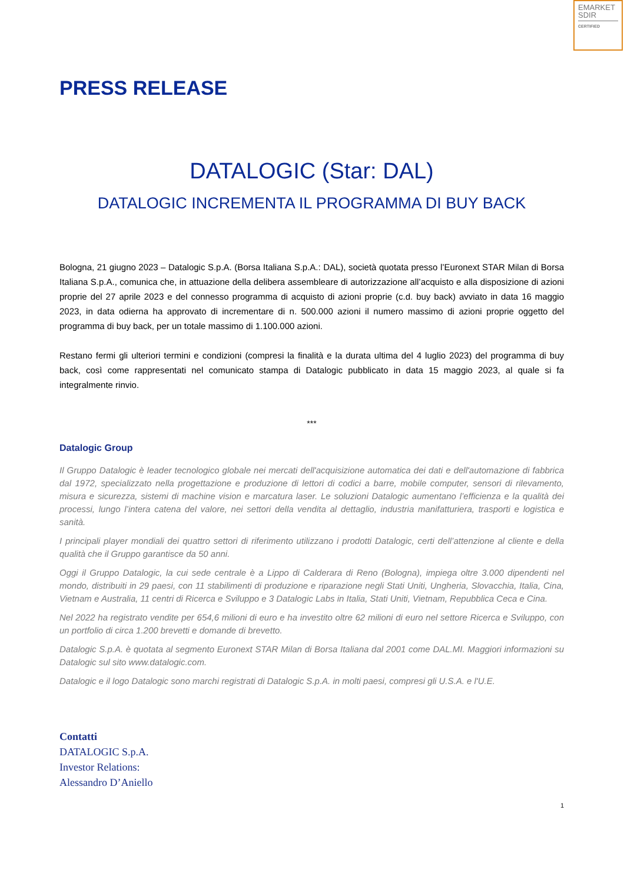EMARKET
SDIR
CERTIFIED
PRESS RELEASE
DATALOGIC (Star: DAL)
DATALOGIC INCREMENTA IL PROGRAMMA DI BUY BACK
Bologna, 21 giugno 2023 – Datalogic S.p.A. (Borsa Italiana S.p.A.: DAL), società quotata presso l’Euronext STAR Milan di Borsa Italiana S.p.A., comunica che, in attuazione della delibera assembleare di autorizzazione all’acquisto e alla disposizione di azioni proprie del 27 aprile 2023 e del connesso programma di acquisto di azioni proprie (c.d. buy back) avviato in data 16 maggio 2023, in data odierna ha approvato di incrementare di n. 500.000 azioni il numero massimo di azioni proprie oggetto del programma di buy back, per un totale massimo di 1.100.000 azioni.
Restano fermi gli ulteriori termini e condizioni (compresi la finalità e la durata ultima del 4 luglio 2023) del programma di buy back, così come rappresentati nel comunicato stampa di Datalogic pubblicato in data 15 maggio 2023, al quale si fa integralmente rinvio.
***
Datalogic Group
Il Gruppo Datalogic è leader tecnologico globale nei mercati dell'acquisizione automatica dei dati e dell'automazione di fabbrica dal 1972, specializzato nella progettazione e produzione di lettori di codici a barre, mobile computer, sensori di rilevamento, misura e sicurezza, sistemi di machine vision e marcatura laser. Le soluzioni Datalogic aumentano l’efficienza e la qualità dei processi, lungo l’intera catena del valore, nei settori della vendita al dettaglio, industria manifatturiera, trasporti e logistica e sanità.
I principali player mondiali dei quattro settori di riferimento utilizzano i prodotti Datalogic, certi dell’attenzione al cliente e della qualità che il Gruppo garantisce da 50 anni.
Oggi il Gruppo Datalogic, la cui sede centrale è a Lippo di Calderara di Reno (Bologna), impiega oltre 3.000 dipendenti nel mondo, distribuiti in 29 paesi, con 11 stabilimenti di produzione e riparazione negli Stati Uniti, Ungheria, Slovacchia, Italia, Cina, Vietnam e Australia, 11 centri di Ricerca e Sviluppo e 3 Datalogic Labs in Italia, Stati Uniti, Vietnam, Repubblica Ceca e Cina.
Nel 2022 ha registrato vendite per 654,6 milioni di euro e ha investito oltre 62 milioni di euro nel settore Ricerca e Sviluppo, con un portfolio di circa 1.200 brevetti e domande di brevetto.
Datalogic S.p.A. è quotata al segmento Euronext STAR Milan di Borsa Italiana dal 2001 come DAL.MI. Maggiori informazioni su Datalogic sul sito www.datalogic.com.
Datalogic e il logo Datalogic sono marchi registrati di Datalogic S.p.A. in molti paesi, compresi gli U.S.A. e l'U.E.
Contatti
DATALOGIC S.p.A.
Investor Relations:
Alessandro D’Aniello
1